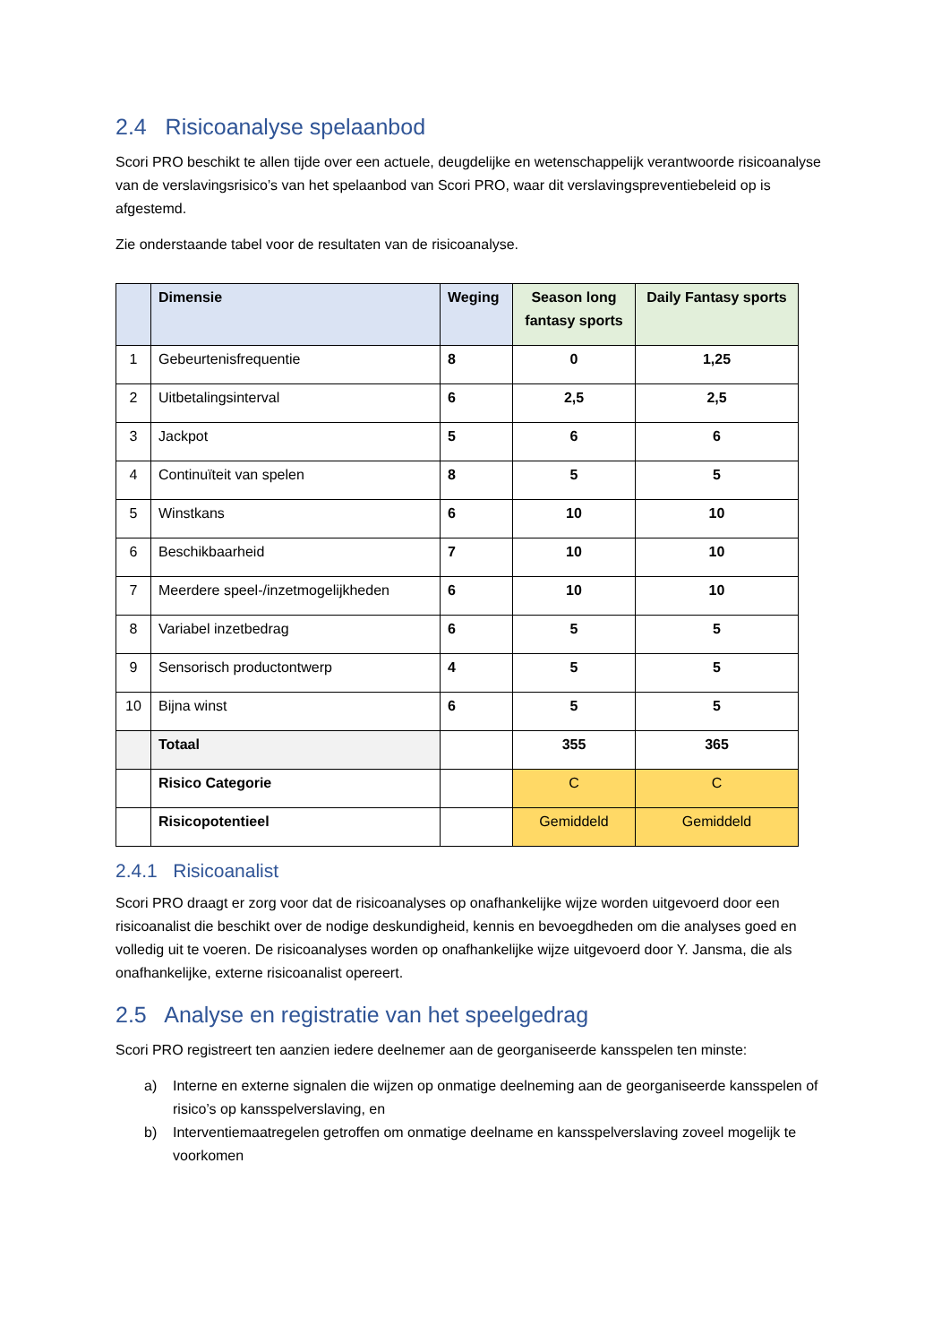2.4 Risicoanalyse spelaanbod
Scori PRO beschikt te allen tijde over een actuele, deugdelijke en wetenschappelijk verantwoorde risicoanalyse van de verslavingsrisico’s van het spelaanbod van Scori PRO, waar dit verslavingspreventiebeleid op is afgestemd.
Zie onderstaande tabel voor de resultaten van de risicoanalyse.
| | Dimensie | Weging | Season long fantasy sports | Daily Fantasy sports |
| --- | --- | --- | --- | --- |
| 1 | Gebeurtenisfrequentie | 8 | 0 | 1,25 |
| 2 | Uitbetalingsinterval | 6 | 2,5 | 2,5 |
| 3 | Jackpot | 5 | 6 | 6 |
| 4 | Continuïteit van spelen | 8 | 5 | 5 |
| 5 | Winstkans | 6 | 10 | 10 |
| 6 | Beschikbaarheid | 7 | 10 | 10 |
| 7 | Meerdere speel-/inzetmogelijkheden | 6 | 10 | 10 |
| 8 | Variabel inzetbedrag | 6 | 5 | 5 |
| 9 | Sensorisch productontwerp | 4 | 5 | 5 |
| 10 | Bijna winst | 6 | 5 | 5 |
| | Totaal | | 355 | 365 |
| | Risico Categorie | | C | C |
| | Risicopotentieel | | Gemiddeld | Gemiddeld |
2.4.1 Risicoanalist
Scori PRO draagt er zorg voor dat de risicoanalyses op onafhankelijke wijze worden uitgevoerd door een risicoanalist die beschikt over de nodige deskundigheid, kennis en bevoegdheden om die analyses goed en volledig uit te voeren. De risicoanalyses worden op onafhankelijke wijze uitgevoerd door Y. Jansma, die als onafhankelijke, externe risicoanalist opereert.
2.5 Analyse en registratie van het speelgedrag
Scori PRO registreert ten aanzien iedere deelnemer aan de georganiseerde kansspelen ten minste:
a) Interne en externe signalen die wijzen op onmatige deelneming aan de georganiseerde kansspelen of risico’s op kansspelverslaving, en
b) Interventiemaatregelen getroffen om onmatige deelname en kansspelverslaving zoveel mogelijk te voorkomen